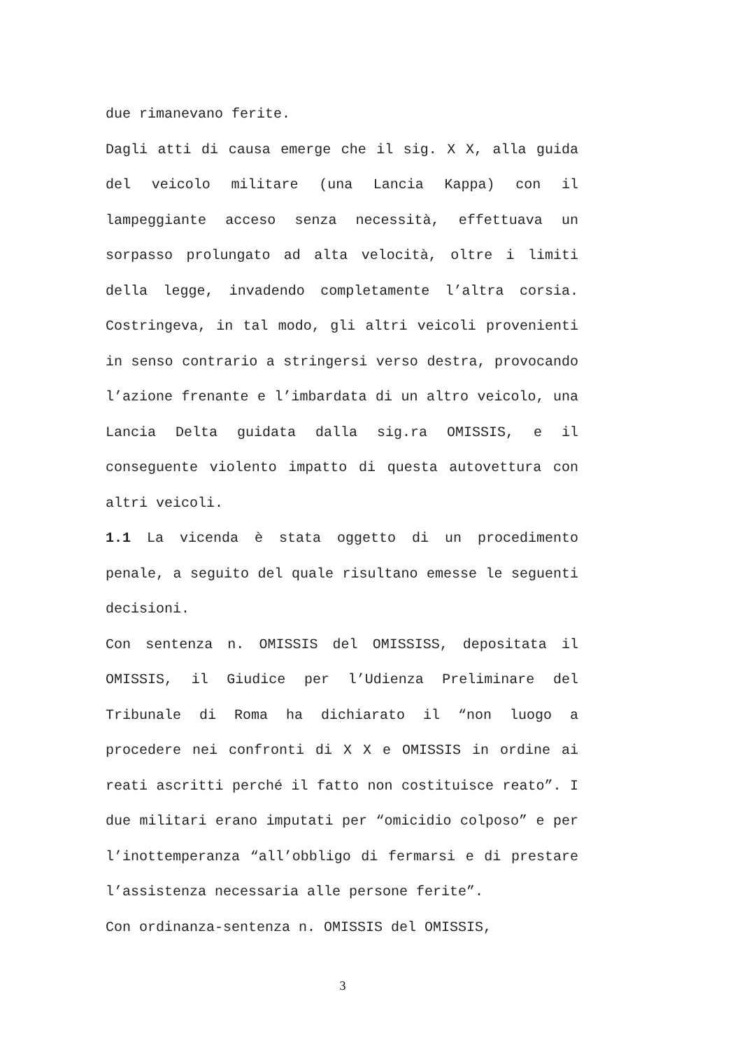due rimanevano ferite.
Dagli atti di causa emerge che il sig. X X, alla guida del veicolo militare (una Lancia Kappa) con il lampeggiante acceso senza necessità, effettuava un sorpasso prolungato ad alta velocità, oltre i limiti della legge, invadendo completamente l’altra corsia. Costringeva, in tal modo, gli altri veicoli provenienti in senso contrario a stringersi verso destra, provocando l’azione frenante e l’imbardata di un altro veicolo, una Lancia Delta guidata dalla sig.ra OMISSIS, e il conseguente violento impatto di questa autovettura con altri veicoli.
1.1 La vicenda è stata oggetto di un procedimento penale, a seguito del quale risultano emesse le seguenti decisioni.
Con sentenza n. OMISSIS del OMISSISS, depositata il OMISSIS, il Giudice per l’Udienza Preliminare del Tribunale di Roma ha dichiarato il “non luogo a procedere nei confronti di X X e OMISSIS in ordine ai reati ascritti perché il fatto non costituisce reato”. I due militari erano imputati per “omicidio colposo” e per l’inottemperanza “all’obbligo di fermarsi e di prestare l’assistenza necessaria alle persone ferite”.
Con ordinanza-sentenza n. OMISSIS del OMISSIS,
3